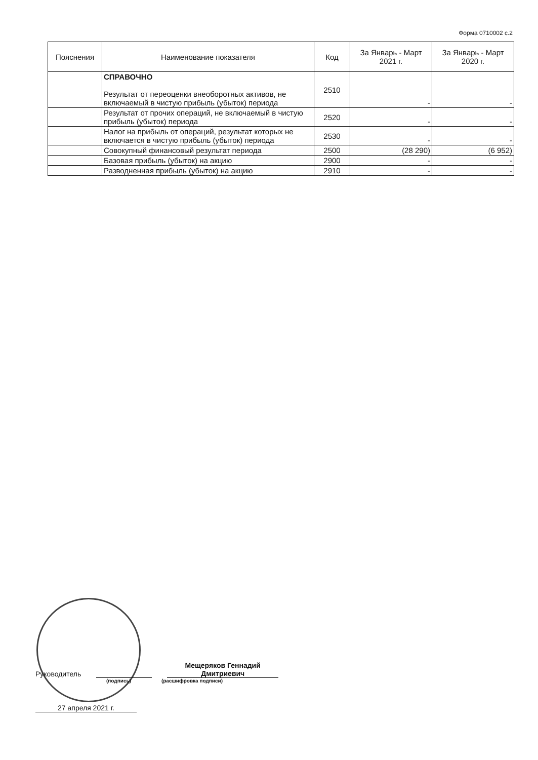Форма 0710002 с.2
| Пояснения | Наименование показателя | Код | За Январь - Март 2021 г. | За Январь - Март 2020 г. |
| --- | --- | --- | --- | --- |
| | СПРАВОЧНО Результат от переоценки внеоборотных активов, не включаемый в чистую прибыль (убыток) периода | 2510 | - | - |
| | Результат от прочих операций, не включаемый в чистую прибыль (убыток) периода | 2520 | - | - |
| | Налог на прибыль от операций, результат которых не включается в чистую прибыль (убыток) периода | 2530 | - | - |
| | Совокупный финансовый результат периода | 2500 | (28 290) | (6 952) |
| | Базовая прибыль (убыток) на акцию | 2900 | - | - |
| | Разводненная прибыль (убыток) на акцию | 2910 | - | - |
Руководитель
Мещеряков Геннадий Дмитриевич
(подпись) (расшифровка подписи)
27 апреля 2021 г.